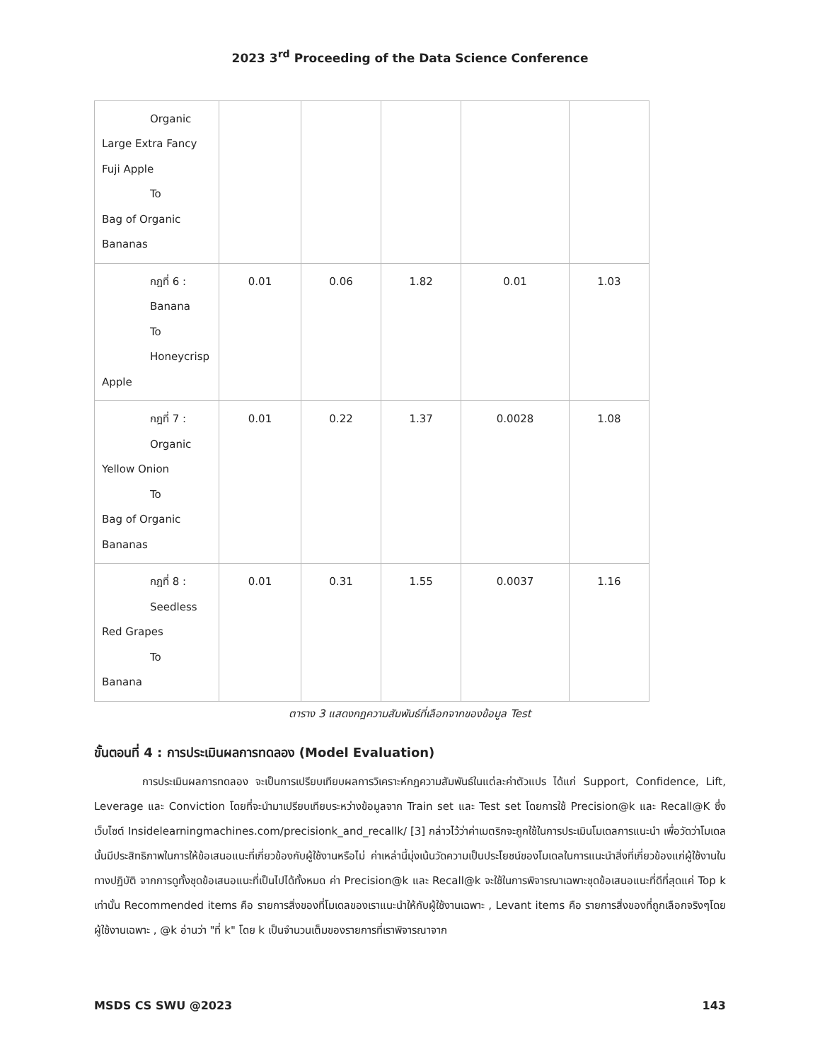2023 3<sup>rd</sup> Proceeding of the Data Science Conference
| Organic Large Extra Fancy Fuji Apple To Bag of Organic Bananas | | | | | |
| กฎที่ 6 : Banana To Honeycrisp Apple | 0.01 | 0.06 | 1.82 | 0.01 | 1.03 |
| กฎที่ 7 : Organic Yellow Onion To Bag of Organic Bananas | 0.01 | 0.22 | 1.37 | 0.0028 | 1.08 |
| กฎที่ 8 : Seedless Red Grapes To Banana | 0.01 | 0.31 | 1.55 | 0.0037 | 1.16 |
ตาราง 3 แสดงกฎความสัมพันธ์ที่เลือกจากของข้อมูล Test
ขั้นตอนที่ 4 : การประเมินผลการทดลอง (Model Evaluation)
การประเมินผลการทดลอง จะเป็นการเปรียบเทียบผลการวิเคราะห์กฎความสัมพันธ์ในแต่ละค่าตัวแปร ได้แก่ Support, Confidence, Lift, Leverage และ Conviction โดยที่จะนำมาเปรียบเทียบระหว่างข้อมูลจาก Train set และ Test set โดยการใช้ Precision@k และ Recall@K ซึ่งเว็บไซต์ Insidelearningmachines.com/precisionk_and_recallk/ [3] กล่าวไว้ว่าค่าเมตริกจะถูกใช้ในการประเมินโมเดลการแนะนำ เพื่อวัดว่าโมเดลนั้นมีประสิทธิภาพในการให้ข้อเสนอแนะที่เกี่ยวข้องกับผู้ใช้งานหรือไม่ ค่าเหล่านี้มุ่งเน้นวัดความเป็นประโยชน์ของโมเดลในการแนะนำสิ่งที่เกี่ยวข้องแก่ผู้ใช้งานในทางปฏิบัติ จากการดูทั้งชุดข้อเสนอแนะที่เป็นไปได้ทั้งหมด ค่า Precision@k และ Recall@k จะใช้ในการพิจารณาเฉพาะชุดข้อเสนอแนะที่ดีที่สุดแค่ Top k เท่านั้น Recommended items คือ รายการสิ่งของที่โมเดลของเราแนะนำให้กับผู้ใช้งานเฉพาะ , Levant items คือ รายการสิ่งของที่ถูกเลือกจริงๆโดยผู้ใช้งานเฉพาะ , @k อ่านว่า "ที่ k" โดย k เป็นจำนวนเต็มของรายการที่เราพิจารณาจาก
MSDS CS SWU @2023 143